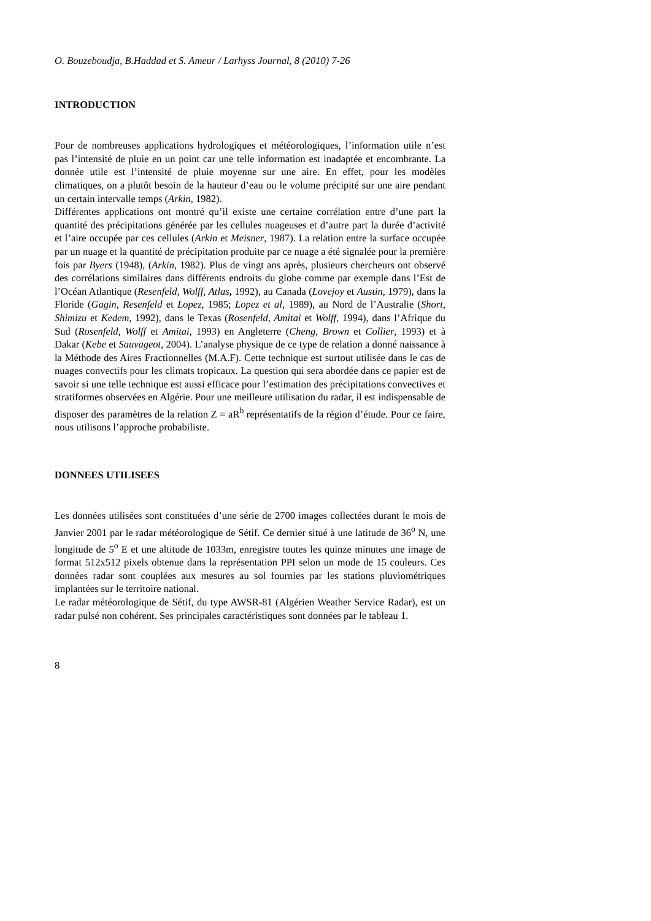O. Bouzeboudja, B.Haddad et S. Ameur / Larhyss Journal, 8 (2010) 7-26
INTRODUCTION
Pour de nombreuses applications hydrologiques et météorologiques, l’information utile n’est pas l’intensité de pluie en un point car une telle information est inadaptée et encombrante. La donnée utile est l’intensité de pluie moyenne sur une aire. En effet, pour les modèles climatiques, on a plutôt besoin de la hauteur d’eau ou le volume précipité sur une aire pendant un certain intervalle temps (Arkin, 1982).
Différentes applications ont montré qu’il existe une certaine corrélation entre d’une part la quantité des précipitations générée par les cellules nuageuses et d’autre part la durée d’activité et l’aire occupée par ces cellules (Arkin et Meisner, 1987). La relation entre la surface occupée par un nuage et la quantité de précipitation produite par ce nuage a été signalée pour la première fois par Byers (1948), (Arkin, 1982). Plus de vingt ans après, plusieurs chercheurs ont observé des corrélations similaires dans différents endroits du globe comme par exemple dans l’Est de l’Océan Atlantique (Resenfeld, Wolff, Atlas, 1992), au Canada (Lovejoy et Austin, 1979), dans la Floride (Gagin, Resenfeld et Lopez, 1985; Lopez et al, 1989), au Nord de l’Australie (Short, Shimizu et Kedem, 1992), dans le Texas (Rosenfeld, Amitai et Wolff, 1994), dans l’Afrique du Sud (Rosenfeld, Wolff et Amitai, 1993) en Angleterre (Cheng, Brown et Collier, 1993) et à Dakar (Kebe et Sauvageot, 2004). L’analyse physique de ce type de relation a donné naissance à la Méthode des Aires Fractionnelles (M.A.F). Cette technique est surtout utilisée dans le cas de nuages convectifs pour les climats tropicaux. La question qui sera abordée dans ce papier est de savoir si une telle technique est aussi efficace pour l’estimation des précipitations convectives et stratiformes observées en Algérie. Pour une meilleure utilisation du radar, il est indispensable de disposer des paramètres de la relation Z = aR<sup>b</sup> représentatifs de la région d’étude. Pour ce faire, nous utilisons l’approche probabiliste.
DONNEES UTILISEES
Les données utilisées sont constituées d’une série de 2700 images collectées durant le mois de Janvier 2001 par le radar météorologique de Sétif. Ce dernier situé à une latitude de 36<sup>o</sup> N, une longitude de 5<sup>o</sup> E et une altitude de 1033m, enregistre toutes les quinze minutes une image de format 512x512 pixels obtenue dans la représentation PPI selon un mode de 15 couleurs. Ces données radar sont couplées aux mesures au sol fournies par les stations pluviométriques implantées sur le territoire national.
Le radar météorologique de Sétif, du type AWSR-81 (Algérien Weather Service Radar), est un radar pulsé non cohérent. Ses principales caractéristiques sont données par le tableau 1.
8